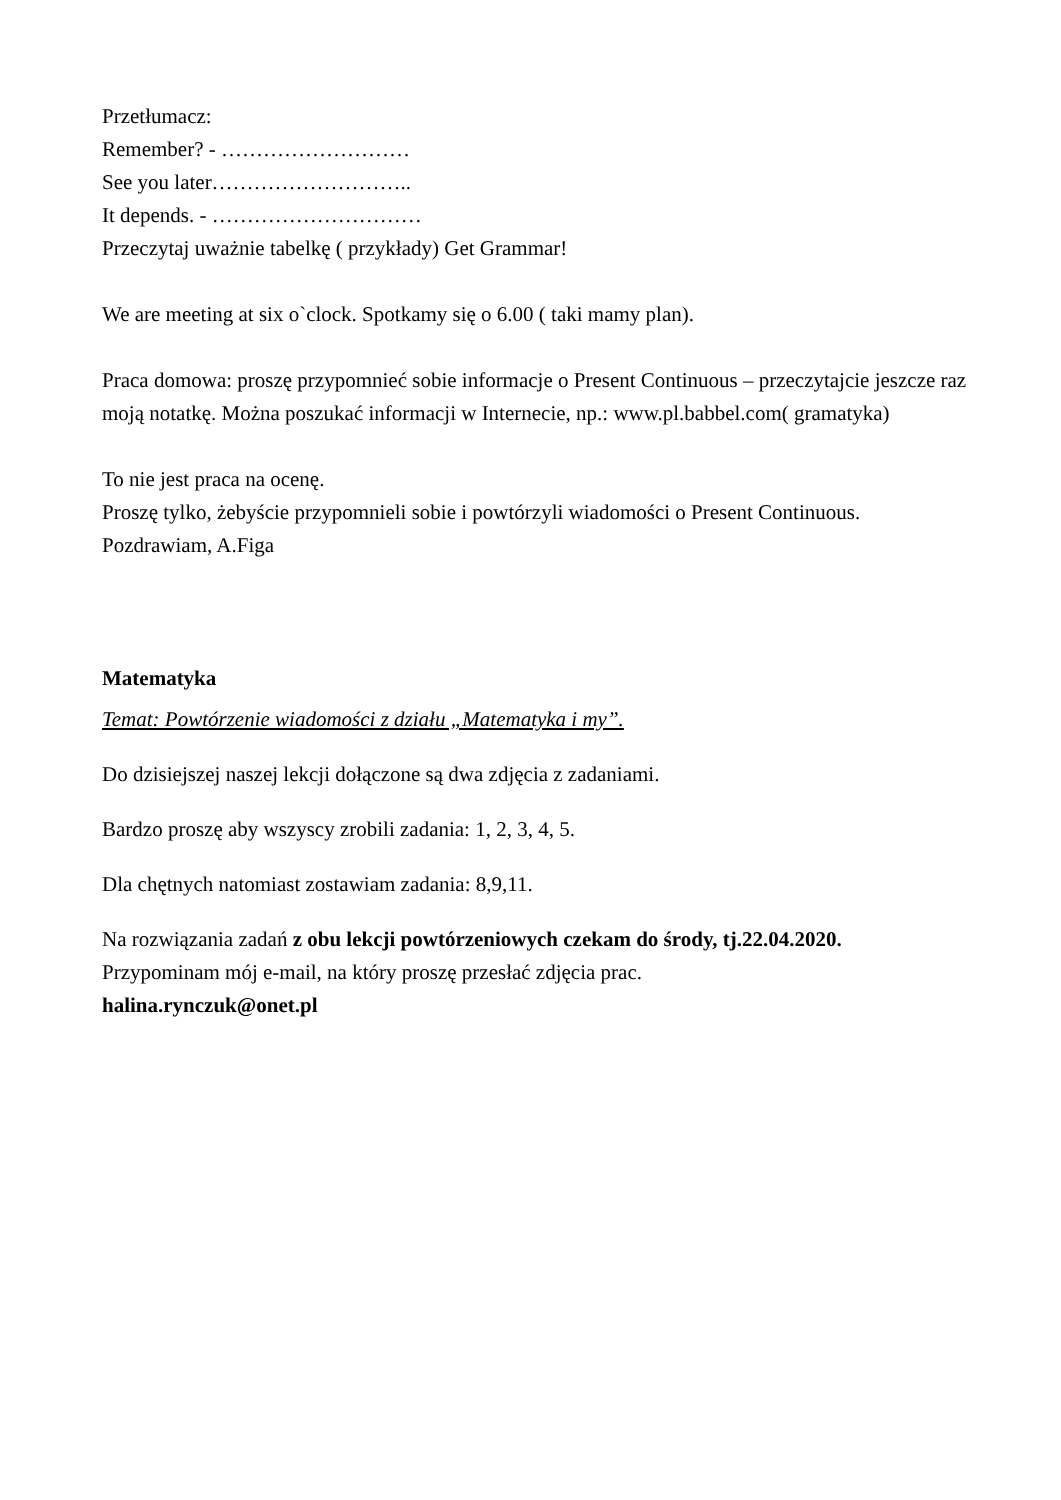Przetłumacz:
Remember? - ………………………
See you later………………………..
It depends. - …………………………
Przeczytaj uważnie tabelkę ( przykłady) Get Grammar!
We are meeting at six o`clock. Spotkamy się o 6.00 ( taki mamy plan).
Praca domowa: proszę przypomnieć sobie informacje o Present Continuous – przeczytajcie jeszcze raz moją notatkę. Można poszukać informacji w Internecie, np.: www.pl.babbel.com( gramatyka)
To nie jest praca na ocenę.
Proszę tylko, żebyście przypomnieli sobie i powtórzyli wiadomości o Present Continuous.
Pozdrawiam, A.Figa
Matematyka
Temat: Powtórzenie wiadomości z działu „Matematyka i my”.
Do dzisiejszej naszej lekcji dołączone są dwa zdjęcia z zadaniami.
Bardzo proszę aby wszyscy zrobili zadania: 1, 2, 3, 4, 5.
Dla chętnych natomiast zostawiam zadania: 8,9,11.
Na rozwiązania zadań z obu lekcji powtórzeniowych czekam do środy, tj.22.04.2020.
Przypominam mój e-mail, na który proszę przesłać zdjęcia prac.
halina.rynczuk@onet.pl